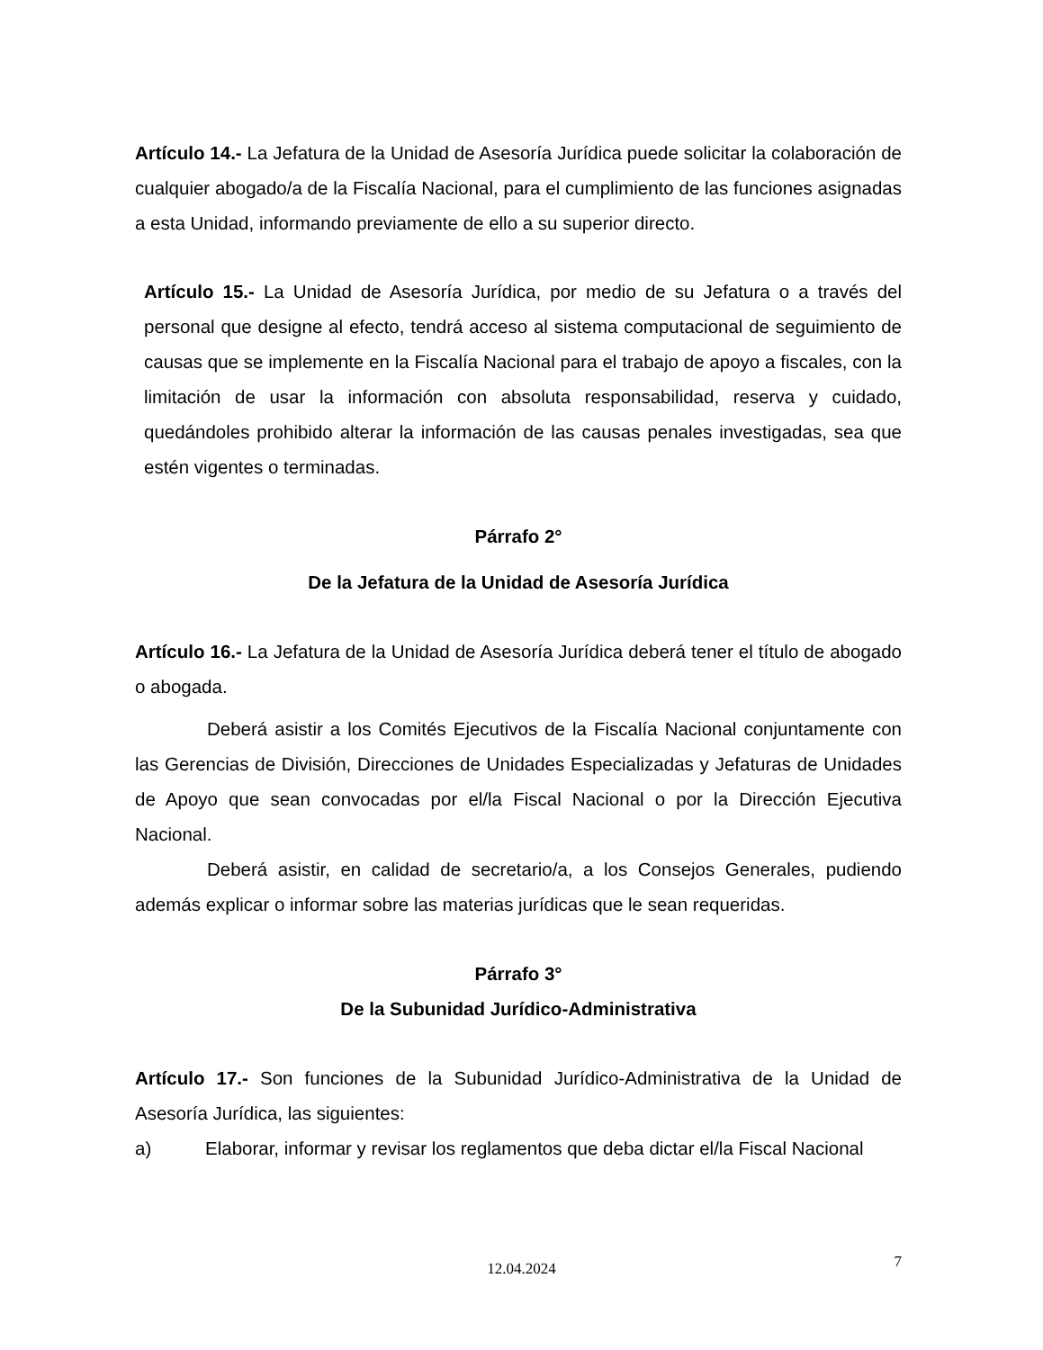Artículo 14.- La Jefatura de la Unidad de Asesoría Jurídica puede solicitar la colaboración de cualquier abogado/a de la Fiscalía Nacional, para el cumplimiento de las funciones asignadas a esta Unidad, informando previamente de ello a su superior directo.
Artículo 15.- La Unidad de Asesoría Jurídica, por medio de su Jefatura o a través del personal que designe al efecto, tendrá acceso al sistema computacional de seguimiento de causas que se implemente en la Fiscalía Nacional para el trabajo de apoyo a fiscales, con la limitación de usar la información con absoluta responsabilidad, reserva y cuidado, quedándoles prohibido alterar la información de las causas penales investigadas, sea que estén vigentes o terminadas.
Párrafo 2°
De la Jefatura de la Unidad de Asesoría Jurídica
Artículo 16.- La Jefatura de la Unidad de Asesoría Jurídica deberá tener el título de abogado o abogada.
Deberá asistir a los Comités Ejecutivos de la Fiscalía Nacional conjuntamente con las Gerencias de División, Direcciones de Unidades Especializadas y Jefaturas de Unidades de Apoyo que sean convocadas por el/la Fiscal Nacional o por la Dirección Ejecutiva Nacional.
Deberá asistir, en calidad de secretario/a, a los Consejos Generales, pudiendo además explicar o informar sobre las materias jurídicas que le sean requeridas.
Párrafo 3°
De la Subunidad Jurídico-Administrativa
Artículo 17.- Son funciones de la Subunidad Jurídico-Administrativa de la Unidad de Asesoría Jurídica, las siguientes:
a) Elaborar, informar y revisar los reglamentos que deba dictar el/la Fiscal Nacional
7 12.04.2024